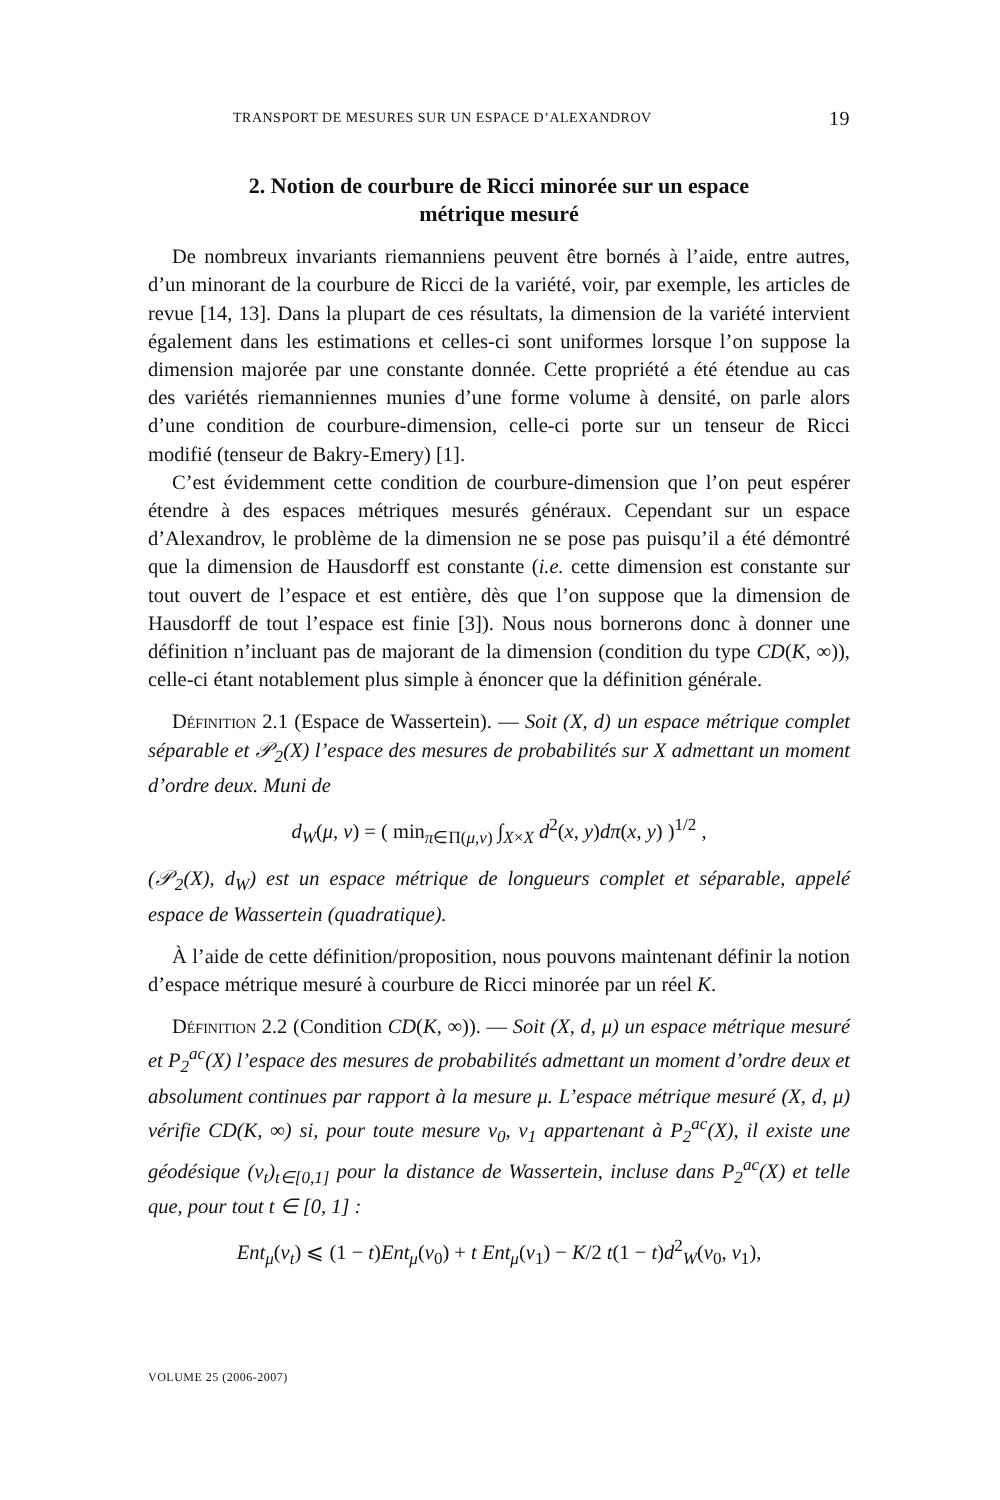TRANSPORT DE MESURES SUR UN ESPACE D’ALEXANDROV 19
2. Notion de courbure de Ricci minorée sur un espace
métrique mesuré
De nombreux invariants riemanniens peuvent être bornés à l’aide, entre autres, d’un minorant de la courbure de Ricci de la variété, voir, par exemple, les articles de revue [14, 13]. Dans la plupart de ces résultats, la dimension de la variété intervient également dans les estimations et celles-ci sont uniformes lorsque l’on suppose la dimension majorée par une constante donnée. Cette propriété a été étendue au cas des variétés riemanniennes munies d’une forme volume à densité, on parle alors d’une condition de courbure-dimension, celle-ci porte sur un tenseur de Ricci modifié (tenseur de Bakry-Emery) [1].
C’est évidemment cette condition de courbure-dimension que l’on peut espérer étendre à des espaces métriques mesurés généraux. Cependant sur un espace d’Alexandrov, le problème de la dimension ne se pose pas puisqu’il a été démontré que la dimension de Hausdorff est constante (i.e. cette dimension est constante sur tout ouvert de l’espace et est entière, dès que l’on suppose que la dimension de Hausdorff de tout l’espace est finie [3]). Nous nous bornerons donc à donner une définition n’incluant pas de majorant de la dimension (condition du type CD(K, ∞)), celle-ci étant notablement plus simple à énoncer que la définition générale.
Définition 2.1 (Espace de Wassertein). — Soit (X, d) un espace métrique complet séparable et 𝒫<sub>2</sub>(X) l’espace des mesures de probabilités sur X admettant un moment d’ordre deux. Muni de
d<sub>W</sub>(μ, ν) = ( min<sub>π∈Π(μ,ν)</sub> ∫<sub>X×X</sub> d<sup>2</sup>(x, y)dπ(x, y) )<sup>1/2</sup> ,
(𝒫<sub>2</sub>(X), d<sub>W</sub>) est un espace métrique de longueurs complet et séparable, appelé espace de Wassertein (quadratique).
À l’aide de cette définition/proposition, nous pouvons maintenant définir la notion d’espace métrique mesuré à courbure de Ricci minorée par un réel K.
Définition 2.2 (Condition CD(K, ∞)). — Soit (X, d, μ) un espace métrique mesuré et P<sub>2</sub><sup>ac</sup>(X) l’espace des mesures de probabilités admettant un moment d’ordre deux et absolument continues par rapport à la mesure μ. L’espace métrique mesuré (X, d, μ) vérifie CD(K, ∞) si, pour toute mesure ν<sub>0</sub>, ν<sub>1</sub> appartenant à P<sub>2</sub><sup>ac</sup>(X), il existe une géodésique (ν<sub>t</sub>)<sub>t∈[0,1]</sub> pour la distance de Wassertein, incluse dans P<sub>2</sub><sup>ac</sup>(X) et telle que, pour tout t ∈ [0, 1] :
Ent<sub>μ</sub>(ν<sub>t</sub>) ⩽ (1 − t)Ent<sub>μ</sub>(ν<sub>0</sub>) + t Ent<sub>μ</sub>(ν<sub>1</sub>) − K/2 t(1 − t)d<sup>2</sup><sub>W</sub>(ν<sub>0</sub>, ν<sub>1</sub>),
VOLUME 25 (2006-2007)